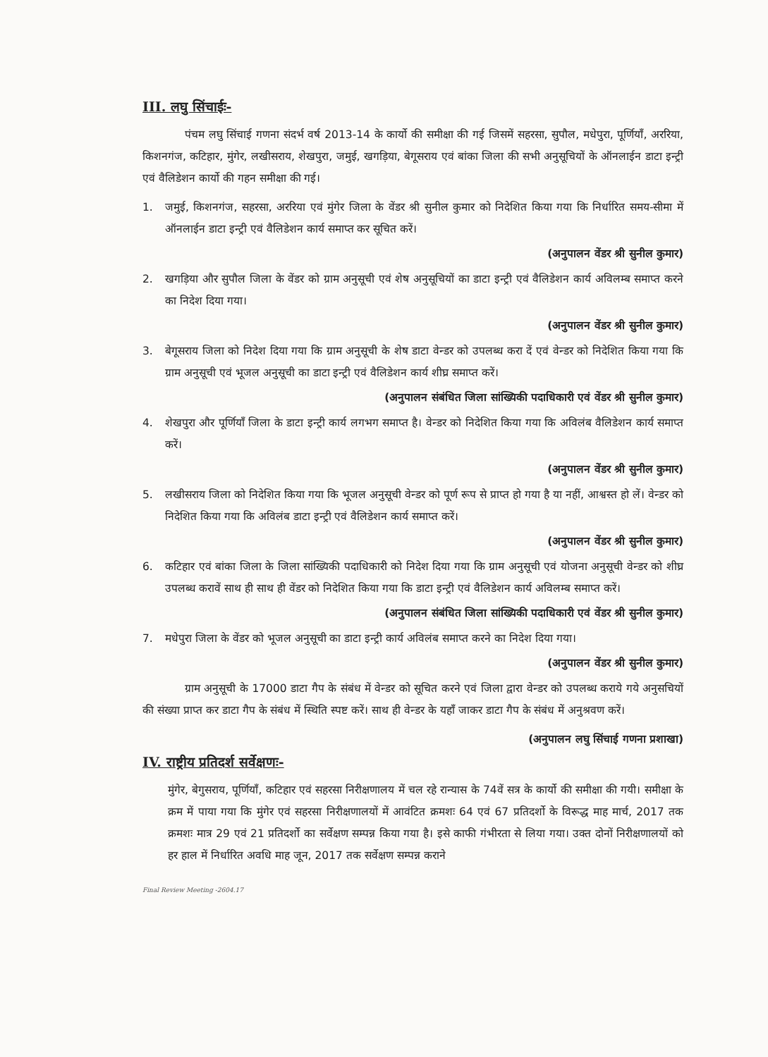III. लघु सिंचाईः-
पंचम लघु सिंचाई गणना संदर्भ वर्ष 2013-14 के कार्यो की समीक्षा की गई जिसमें सहरसा, सुपौल, मधेपुरा, पूर्णियाँ, अररिया, किशनगंज, कटिहार, मुंगेर, लखीसराय, शेखपुरा, जमुई, खगड़िया, बेगूसराय एवं बांका जिला की सभी अनुसूचियों के ऑनलाईन डाटा इन्ट्री एवं वैलिडेशन कार्यो की गहन समीक्षा की गई।
1. जमुई, किशनगंज, सहरसा, अररिया एवं मुंगेर जिला के वेंडर श्री सुनील कुमार को निदेशित किया गया कि निर्धारित समय-सीमा में ऑनलाईन डाटा इन्ट्री एवं वैलिडेशन कार्य समाप्त कर सूचित करें।
(अनुपालन वेंडर श्री सुनील कुमार)
2. खगड़िया और सुपौल जिला के वेंडर को ग्राम अनुसूची एवं शेष अनुसूचियों का डाटा इन्ट्री एवं वैलिडेशन कार्य अविलम्ब समाप्त करने का निदेश दिया गया।
(अनुपालन वेंडर श्री सुनील कुमार)
3. बेगूसराय जिला को निदेश दिया गया कि ग्राम अनुसूची के शेष डाटा वेन्डर को उपलब्ध करा दें एवं वेन्डर को निदेशित किया गया कि ग्राम अनुसूची एवं भूजल अनुसूची का डाटा इन्ट्री एवं वैलिडेशन कार्य शीघ्र समाप्त करें।
(अनुपालन संबंधित जिला सांख्यिकी पदाधिकारी एवं वेंडर श्री सुनील कुमार)
4. शेखपुरा और पूर्णियाँ जिला के डाटा इन्ट्री कार्य लगभग समाप्त है। वेन्डर को निदेशित किया गया कि अविलंब वैलिडेशन कार्य समाप्त करें।
(अनुपालन वेंडर श्री सुनील कुमार)
5. लखीसराय जिला को निदेशित किया गया कि भूजल अनुसूची वेन्डर को पूर्ण रूप से प्राप्त हो गया है या नहीं, आश्वस्त हो लें। वेन्डर को निदेशित किया गया कि अविलंब डाटा इन्ट्री एवं वैलिडेशन कार्य समाप्त करें।
(अनुपालन वेंडर श्री सुनील कुमार)
6. कटिहार एवं बांका जिला के जिला सांख्यिकी पदाधिकारी को निदेश दिया गया कि ग्राम अनुसूची एवं योजना अनुसूची वेन्डर को शीघ्र उपलब्ध करावें साथ ही साथ ही वेंडर को निदेशित किया गया कि डाटा इन्ट्री एवं वैलिडेशन कार्य अविलम्ब समाप्त करें।
(अनुपालन संबंधित जिला सांख्यिकी पदाधिकारी एवं वेंडर श्री सुनील कुमार)
7. मधेपुरा जिला के वेंडर को भूजल अनुसूची का डाटा इन्ट्री कार्य अविलंब समाप्त करने का निदेश दिया गया।
(अनुपालन वेंडर श्री सुनील कुमार)
ग्राम अनुसूची के 17000 डाटा गैप के संबंध में वेन्डर को सूचित करने एवं जिला द्वारा वेन्डर को उपलब्ध कराये गये अनुसचियों की संख्या प्राप्त कर डाटा गैप के संबंध में स्थिति स्पष्ट करें। साथ ही वेन्डर के यहाँ जाकर डाटा गैप के संबंध में अनुश्रवण करें।
(अनुपालन लघु सिंचाई गणना प्रशाखा)
IV. राष्ट्रीय प्रतिदर्श सर्वेक्षणः-
मुंगेर, बेगुसराय, पूर्णियाँ, कटिहार एवं सहरसा निरीक्षणालय में चल रहे रान्यास के 74वें सत्र के कार्यो की समीक्षा की गयी। समीक्षा के क्रम में पाया गया कि मुंगेर एवं सहरसा निरीक्षणालयों में आवंटित क्रमशः 64 एवं 67 प्रतिदर्शो के विरूद्ध माह मार्च, 2017 तक क्रमशः मात्र 29 एवं 21 प्रतिदर्शो का सर्वेक्षण सम्पन्न किया गया है। इसे काफी गंभीरता से लिया गया। उक्त दोनों निरीक्षणालयों को हर हाल में निर्धारित अवधि माह जून, 2017 तक सर्वेक्षण सम्पन्न कराने
Final Review Meeting -2604.17